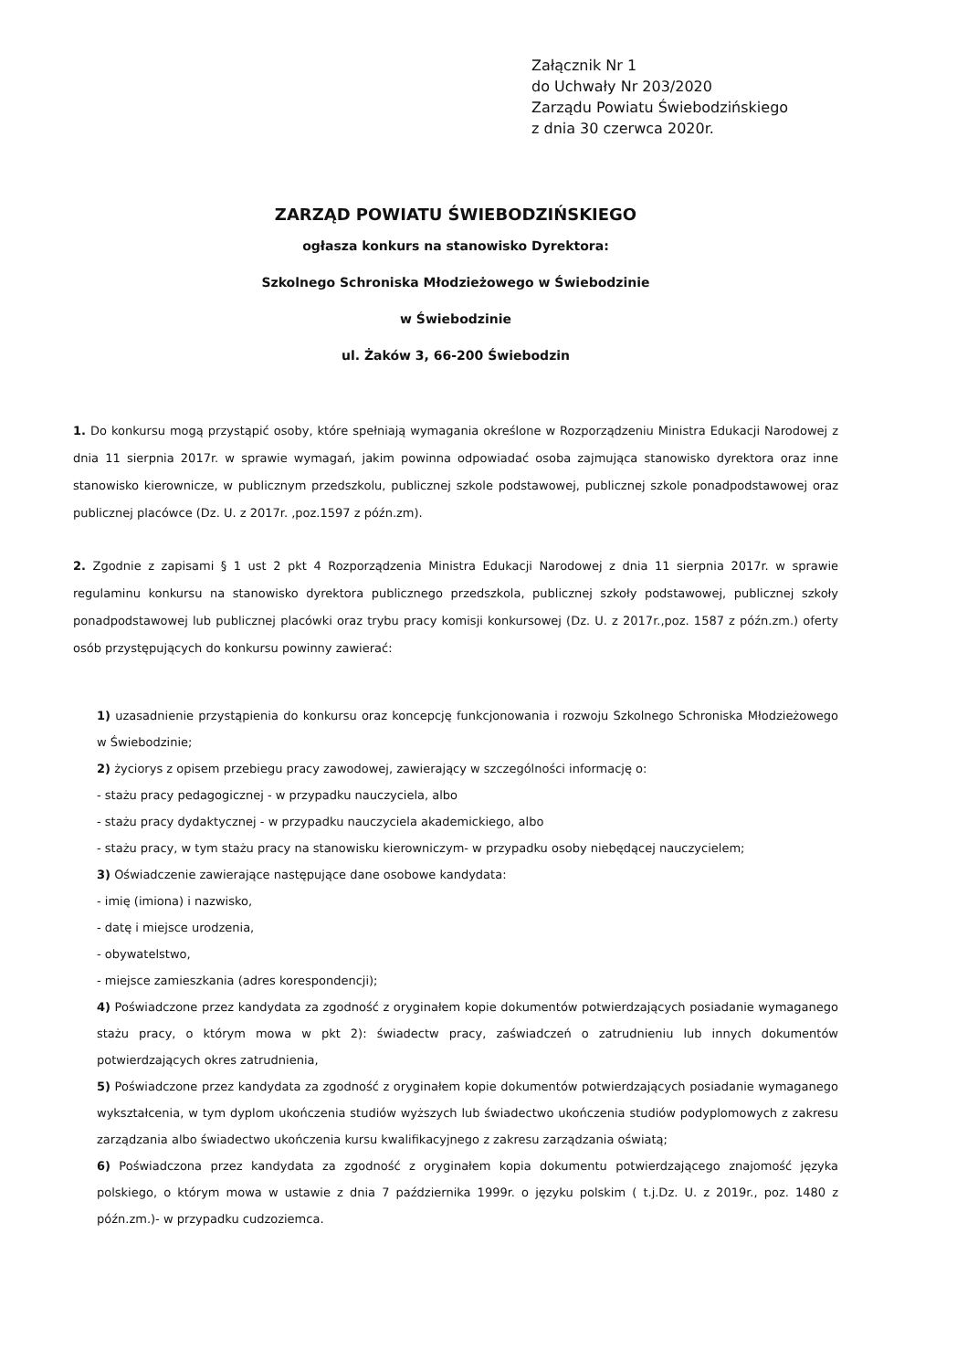Załącznik Nr 1
do Uchwały Nr 203/2020
Zarządu Powiatu Świebodzińskiego
z dnia 30 czerwca 2020r.
ZARZĄD POWIATU ŚWIEBODZIŃSKIEGO
ogłasza konkurs na stanowisko Dyrektora:
Szkolnego Schroniska Młodzieżowego w Świebodzinie
w Świebodzinie
ul. Żaków 3, 66-200 Świebodzin
1. Do konkursu mogą przystąpić osoby, które spełniają wymagania określone w Rozporządzeniu Ministra Edukacji Narodowej z dnia 11 sierpnia 2017r. w sprawie wymagań, jakim powinna odpowiadać osoba zajmująca stanowisko dyrektora oraz inne stanowisko kierownicze, w publicznym przedszkolu, publicznej szkole podstawowej, publicznej szkole ponadpodstawowej oraz publicznej placówce (Dz. U. z 2017r. ,poz.1597 z późn.zm).
2. Zgodnie z zapisami § 1 ust 2 pkt 4 Rozporządzenia Ministra Edukacji Narodowej z dnia 11 sierpnia 2017r. w sprawie regulaminu konkursu na stanowisko dyrektora publicznego przedszkola, publicznej szkoły podstawowej, publicznej szkoły ponadpodstawowej lub publicznej placówki oraz trybu pracy komisji konkursowej (Dz. U. z 2017r.,poz. 1587 z późn.zm.) oferty osób przystępujących do konkursu powinny zawierać:
1) uzasadnienie przystąpienia do konkursu oraz koncepcję funkcjonowania i rozwoju Szkolnego Schroniska Młodzieżowego w Świebodzinie;
2) życiorys z opisem przebiegu pracy zawodowej, zawierający w szczególności informację o:
- stażu pracy pedagogicznej - w przypadku nauczyciela, albo
- stażu pracy dydaktycznej - w przypadku nauczyciela akademickiego, albo
- stażu pracy, w tym stażu pracy na stanowisku kierowniczym- w przypadku osoby niebędącej nauczycielem;
3) Oświadczenie zawierające następujące dane osobowe kandydata:
- imię (imiona) i nazwisko,
- datę i miejsce urodzenia,
- obywatelstwo,
- miejsce zamieszkania (adres korespondencji);
4) Poświadczone przez kandydata za zgodność z oryginałem kopie dokumentów potwierdzających posiadanie wymaganego stażu pracy, o którym mowa w pkt 2): świadectw pracy, zaświadczeń o zatrudnieniu lub innych dokumentów potwierdzających okres zatrudnienia,
5) Poświadczone przez kandydata za zgodność z oryginałem kopie dokumentów potwierdzających posiadanie wymaganego wykształcenia, w tym dyplom ukończenia studiów wyższych lub świadectwo ukończenia studiów podyplomowych z zakresu zarządzania albo świadectwo ukończenia kursu kwalifikacyjnego z zakresu zarządzania oświatą;
6) Poświadczona przez kandydata za zgodność z oryginałem kopia dokumentu potwierdzającego znajomość języka polskiego, o którym mowa w ustawie z dnia 7 października 1999r. o języku polskim ( t.j.Dz. U. z 2019r., poz. 1480 z późn.zm.)- w przypadku cudzoziemca.